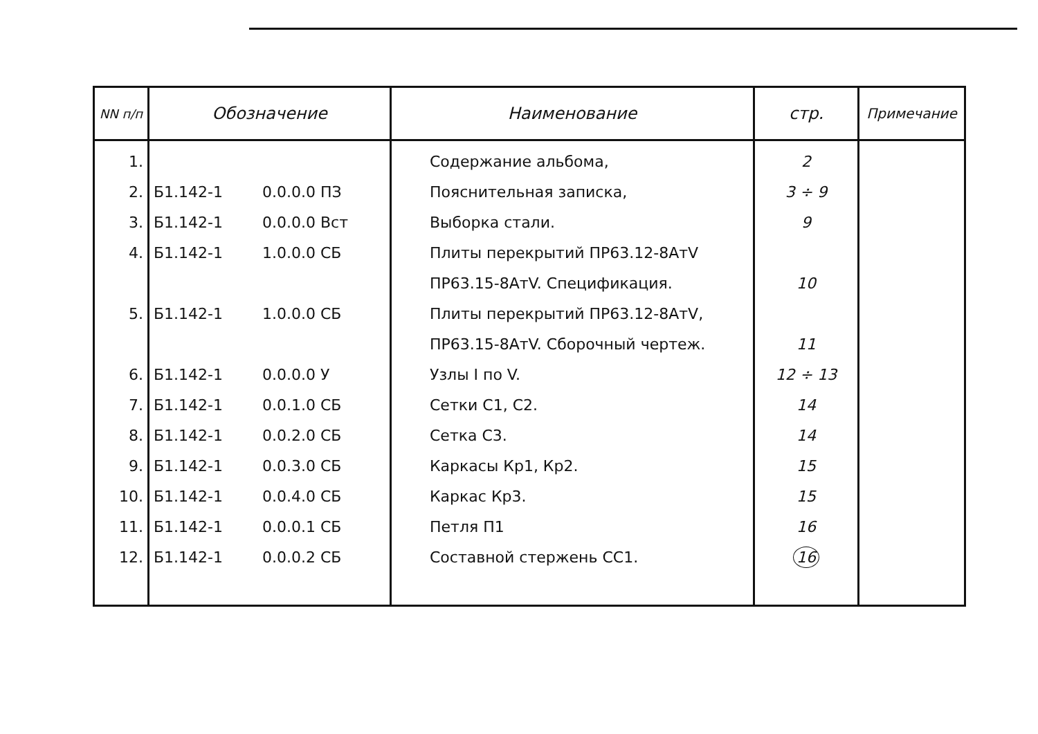| NN п/п | Обозначение | Наименование | стр. | Примечание |
| --- | --- | --- | --- | --- |
| 1. | | Содержание альбома, | 2 | |
| 2. | Б1.142-1 0.0.0.0 ПЗ | Пояснительная записка, | 3 ÷ 9 | |
| 3. | Б1.142-1 0.0.0.0 Вст | Выборка стали. | 9 | |
| 4. | Б1.142-1 1.0.0.0 СБ | Плиты перекрытий ПР63.12-8АтV | | |
| | | ПР63.15-8АтV. Спецификация. | 10 | |
| 5. | Б1.142-1 1.0.0.0 СБ | Плиты перекрытий ПР63.12-8АтV, | | |
| | | ПР63.15-8АтV. Сборочный чертеж. | 11 | |
| 6. | Б1.142-1 0.0.0.0 У | Узлы I по V. | 12 ÷ 13 | |
| 7. | Б1.142-1 0.0.1.0 СБ | Сетки С1, С2. | 14 | |
| 8. | Б1.142-1 0.0.2.0 СБ | Сетка С3. | 14 | |
| 9. | Б1.142-1 0.0.3.0 СБ | Каркасы Кр1, Кр2. | 15 | |
| 10. | Б1.142-1 0.0.4.0 СБ | Каркас Кр3. | 15 | |
| 11. | Б1.142-1 0.0.0.1 СБ | Петля П1 | 16 | |
| 12. | Б1.142-1 0.0.0.2 СБ | Составной стержень СС1. | 16 | |